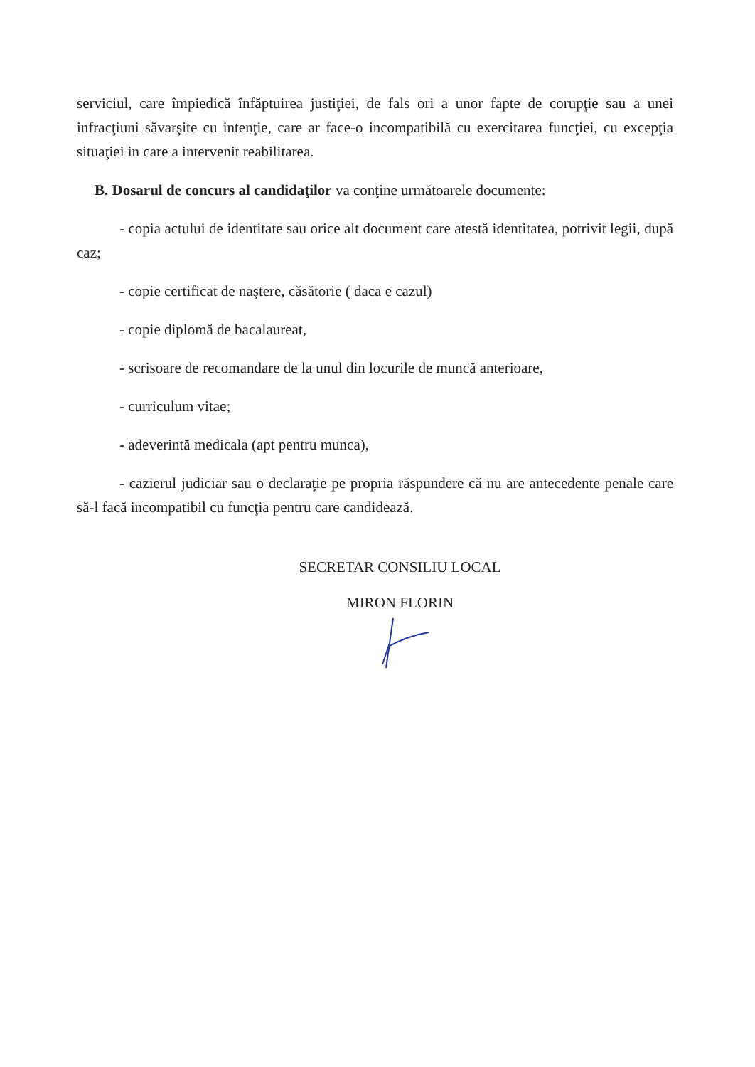serviciul, care împiedică înfăptuirea justiţiei, de fals ori a unor fapte de corupţie sau a unei infracţiuni săvarşite cu intenţie, care ar face-o incompatibilă cu exercitarea funcţiei, cu excepţia situaţiei in care a intervenit reabilitarea.
B. Dosarul de concurs al candidaţilor va conţine următoarele documente:
- copia actului de identitate sau orice alt document care atestă identitatea, potrivit legii, după caz;
- copie certificat de naştere, căsătorie ( daca e cazul)
- copie diplomă de bacalaureat,
- scrisoare de recomandare de la unul din locurile de muncă anterioare,
- curriculum vitae;
- adeverintă medicala (apt pentru munca),
- cazierul judiciar sau o declaraţie pe propria răspundere că nu are antecedente penale care să-l facă incompatibil cu funcţia pentru care candidează.
SECRETAR CONSILIU LOCAL
MIRON FLORIN